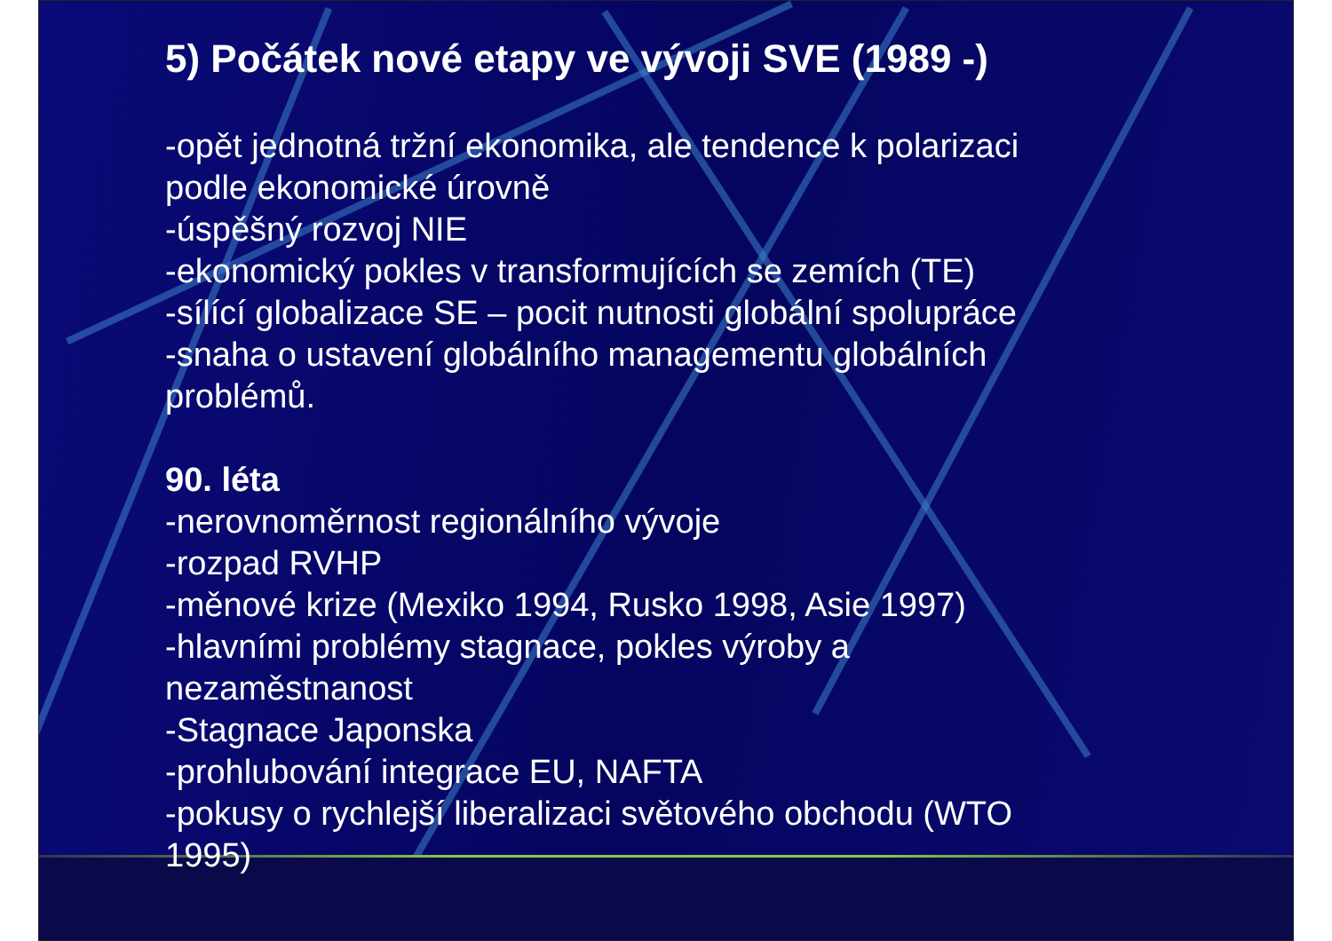5) Počátek nové etapy ve vývoji SVE (1989 -)
-opět jednotná tržní ekonomika, ale tendence k polarizaci
podle ekonomické úrovně
-úspěšný rozvoj NIE
-ekonomický pokles v transformujících se zemích (TE)
-sílící globalizace SE – pocit nutnosti globální spolupráce
-snaha o ustavení globálního managementu globálních
problémů.
90. léta
-nerovnoměrnost regionálního vývoje
-rozpad RVHP
-měnové krize (Mexiko 1994, Rusko 1998, Asie 1997)
-hlavními problémy stagnace, pokles výroby a
nezaměstnanost
-Stagnace Japonska
-prohlubování integrace EU, NAFTA
-pokusy o rychlejší liberalizaci světového obchodu (WTO
1995)